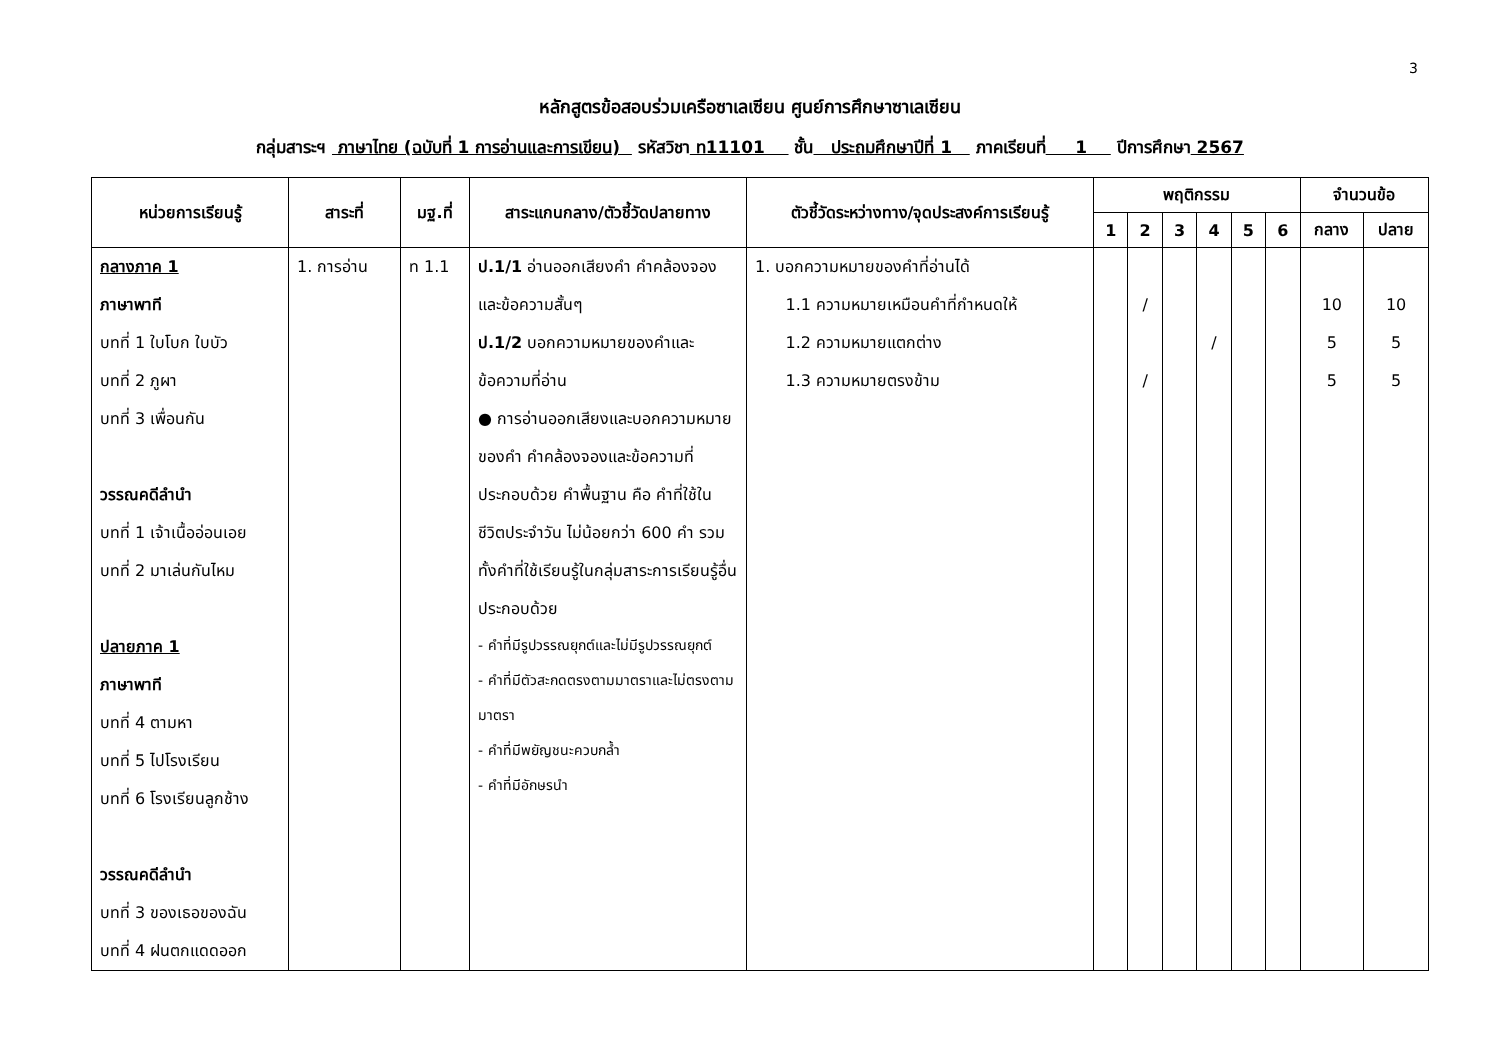3
หลักสูตรข้อสอบร่วมเครือซาเลเซียน ศูนย์การศึกษาซาเลเซียน
กลุ่มสาระฯ ภาษาไทย (ฉบับที่ 1 การอ่านและการเขียน) รหัสวิชา ท11101 ชั้น ประถมศึกษาปีที่ 1 ภาคเรียนที่ 1 ปีการศึกษา 2567
| หน่วยการเรียนรู้ | สาระที่ | มฐ.ที่ | สาระแกนกลาง/ตัวชี้วัดปลายทาง | ตัวชี้วัดระหว่างทาง/จุดประสงค์การเรียนรู้ | พฤติกรรม | | | | | | จำนวนข้อ | |
| --- | --- | --- | --- | --- | --- | --- | --- | --- | --- | --- | --- | --- |
| | | | | | 1 | 2 | 3 | 4 | 5 | 6 | กลาง | ปลาย |
| กลางภาค 1 ภาษาพาที บทที่ 1 ใบโบก ใบบัว บทที่ 2 ภูผา บทที่ 3 เพื่อนกัน วรรณคดีลำนำ บทที่ 1 เจ้าเนื้ออ่อนเอย บทที่ 2 มาเล่นกันไหม ปลายภาค 1 ภาษาพาที บทที่ 4 ตามหา บทที่ 5 ไปโรงเรียน บทที่ 6 โรงเรียนลูกช้าง วรรณคดีลำนำ บทที่ 3 ของเธอของฉัน บทที่ 4 ฝนตกแดดออก | 1. การอ่าน | ท 1.1 | ป.1/1 อ่านออกเสียงคำ คำคล้องจองและข้อความสั้นๆ ป.1/2 บอกความหมายของคำและข้อความที่อ่าน ● การอ่านออกเสียงและบอกความหมายของคำ คำคล้องจองและข้อความที่ประกอบด้วย คำพื้นฐาน คือ คำที่ใช้ในชีวิตประจำวัน ไม่น้อยกว่า 600 คำ รวมทั้งคำที่ใช้เรียนรู้ในกลุ่มสาระการเรียนรู้อื่น ประกอบด้วย - คำที่มีรูปวรรณยุกต์และไม่มีรูปวรรณยุกต์ - คำที่มีตัวสะกดตรงตามมาตราและไม่ตรงตามมาตรา - คำที่มีพยัญชนะควบกล้ำ - คำที่มีอักษรนำ | 1. บอกความหมายของคำที่อ่านได้ 1.1 ความหมายเหมือนคำที่กำหนดให้ 1.2 ความหมายแตกต่าง 1.3 ความหมายตรงข้าม | | / / | | / | | | 10 5 5 | 10 5 5 |